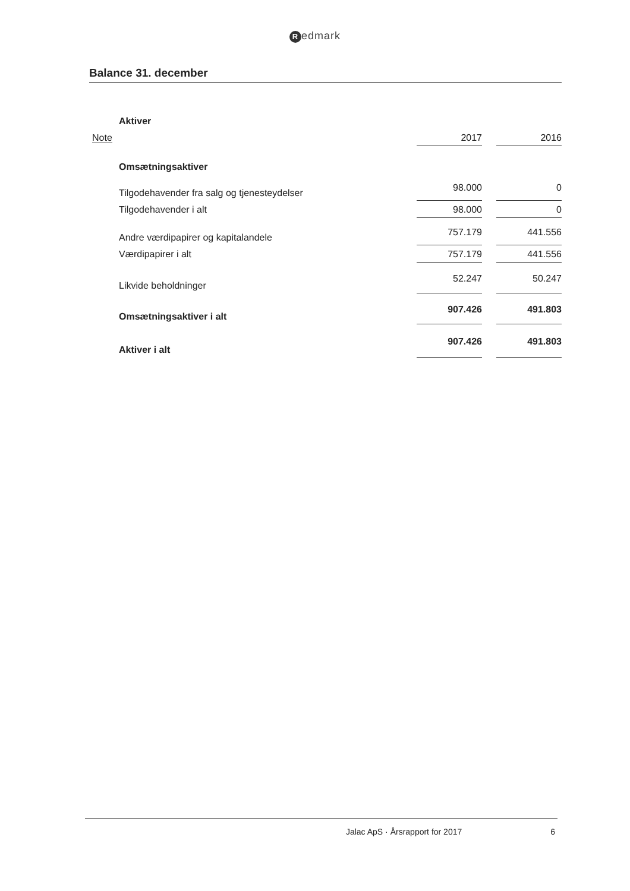Redmark
Balance 31. december
| | Aktiver | | | |
| Note | | 2017 | | 2016 |
| | Omsætningsaktiver | | | |
| | Tilgodehavender fra salg og tjenesteydelser | 98.000 | | 0 |
| | Tilgodehavender i alt | 98.000 | | 0 |
| | Andre værdipapirer og kapitalandele | 757.179 | | 441.556 |
| | Værdipapirer i alt | 757.179 | | 441.556 |
| | Likvide beholdninger | 52.247 | | 50.247 |
| | Omsætningsaktiver i alt | 907.426 | | 491.803 |
| | Aktiver i alt | 907.426 | | 491.803 |
Jalac ApS · Årsrapport for 2017 6